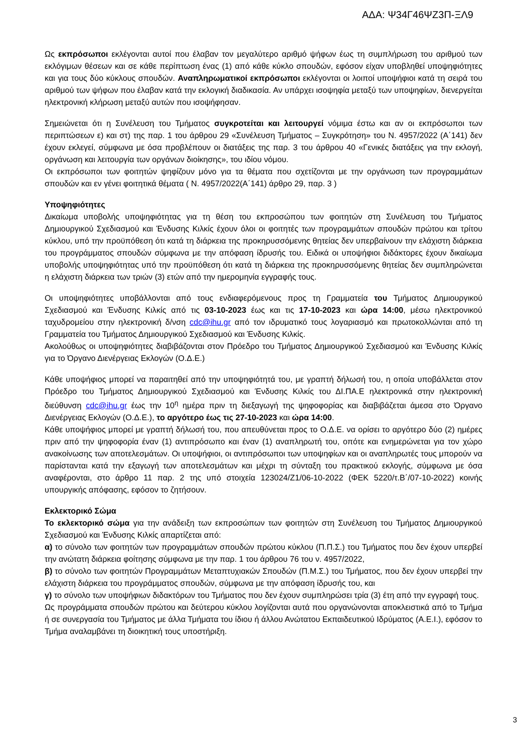ΑΔΑ: Ψ34Γ46ΨΖ3Π-ΞΛ9
Ως εκπρόσωποι εκλέγονται αυτοί που έλαβαν τον μεγαλύτερο αριθμό ψήφων έως τη συμπλήρωση του αριθμού των εκλόγιμων θέσεων και σε κάθε περίπτωση ένας (1) από κάθε κύκλο σπουδών, εφόσον είχαν υποβληθεί υποψηφιότητες και για τους δύο κύκλους σπουδών. Αναπληρωματικοί εκπρόσωποι εκλέγονται οι λοιποί υποψήφιοι κατά τη σειρά του αριθμού των ψήφων που έλαβαν κατά την εκλογική διαδικασία. Αν υπάρχει ισοψηφία μεταξύ των υποψηφίων, διενεργείται ηλεκτρονική κλήρωση μεταξύ αυτών που ισοψήφησαν.
Σημειώνεται ότι η Συνέλευση του Τμήματος συγκροτείται και λειτουργεί νόμιμα έστω και αν οι εκπρόσωποι των περιπτώσεων ε) και στ) της παρ. 1 του άρθρου 29 «Συνέλευση Τμήματος – Συγκρότηση» του Ν. 4957/2022 (Α΄141) δεν έχουν εκλεγεί, σύμφωνα με όσα προβλέπουν οι διατάξεις της παρ. 3 του άρθρου 40 «Γενικές διατάξεις για την εκλογή, οργάνωση και λειτουργία των οργάνων διοίκησης», του ιδίου νόμου.
Οι εκπρόσωποι των φοιτητών ψηφίζουν μόνο για τα θέματα που σχετίζονται με την οργάνωση των προγραμμάτων σπουδών και εν γένει φοιτητικά θέματα ( Ν. 4957/2022(Α΄141) άρθρο 29, παρ. 3 )
Υποψηφιότητες
Δικαίωμα υποβολής υποψηφιότητας για τη θέση του εκπροσώπου των φοιτητών στη Συνέλευση του Τμήματος Δημιουργικού Σχεδιασμού και Ένδυσης Κιλκίς έχουν όλοι οι φοιτητές των προγραμμάτων σπουδών πρώτου και τρίτου κύκλου, υπό την προϋπόθεση ότι κατά τη διάρκεια της προκηρυσσόμενης θητείας δεν υπερβαίνουν την ελάχιστη διάρκεια του προγράμματος σπουδών σύμφωνα με την απόφαση ίδρυσής του. Ειδικά οι υποψήφιοι διδάκτορες έχουν δικαίωμα υποβολής υποψηφιότητας υπό την προϋπόθεση ότι κατά τη διάρκεια της προκηρυσσόμενης θητείας δεν συμπληρώνεται η ελάχιστη διάρκεια των τριών (3) ετών από την ημερομηνία εγγραφής τους.
Οι υποψηφιότητες υποβάλλονται από τους ενδιαφερόμενους προς τη Γραμματεία του Τμήματος Δημιουργικού Σχεδιασμού και Ένδυσης Κιλκίς από τις 03-10-2023 έως και τις 17-10-2023 και ώρα 14:00, μέσω ηλεκτρονικού ταχυδρομείου στην ηλεκτρονική δ/νση cdc@ihu.gr από τον ιδρυματικό τους λογαριασμό και πρωτοκολλώνται από τη Γραμματεία του Τμήματος Δημιουργικού Σχεδιασμού και Ένδυσης Κιλκίς.
Ακολούθως οι υποψηφιότητες διαβιβάζονται στον Πρόεδρο του Τμήματος Δημιουργικού Σχεδιασμού και Ένδυσης Κιλκίς για το Όργανο Διενέργειας Εκλογών (Ο.Δ.Ε.)
Κάθε υποψήφιος μπορεί να παραιτηθεί από την υποψηφιότητά του, με γραπτή δήλωσή του, η οποία υποβάλλεται στον Πρόεδρο του Τμήματος Δημιουργικού Σχεδιασμού και Ένδυσης Κιλκίς του ΔΙ.ΠΑ.Ε ηλεκτρονικά στην ηλεκτρονική διεύθυνση cdc@ihu.gr έως την 10<sup>η</sup> ημέρα πριν τη διεξαγωγή της ψηφοφορίας και διαβιβάζεται άμεσα στο Όργανο Διενέργειας Εκλογών (Ο.Δ.Ε.), το αργότερο έως τις 27-10-2023 και ώρα 14:00.
Κάθε υποψήφιος μπορεί με γραπτή δήλωσή του, που απευθύνεται προς το Ο.Δ.Ε. να ορίσει το αργότερο δύο (2) ημέρες πριν από την ψηφοφορία έναν (1) αντιπρόσωπο και έναν (1) αναπληρωτή του, οπότε και ενημερώνεται για τον χώρο ανακοίνωσης των αποτελεσμάτων. Οι υποψήφιοι, οι αντιπρόσωποι των υποψηφίων και οι αναπληρωτές τους μπορούν να παρίστανται κατά την εξαγωγή των αποτελεσμάτων και μέχρι τη σύνταξη του πρακτικού εκλογής, σύμφωνα με όσα αναφέρονται, στο άρθρο 11 παρ. 2 της υπό στοιχεία 123024/Ζ1/06-10-2022 (ΦΕΚ 5220/τ.Β΄/07-10-2022) κοινής υπουργικής απόφασης, εφόσον το ζητήσουν.
Εκλεκτορικό Σώμα
Το εκλεκτορικό σώμα για την ανάδειξη των εκπροσώπων των φοιτητών στη Συνέλευση του Τμήματος Δημιουργικού Σχεδιασμού και Ένδυσης Κιλκίς απαρτίζεται από:
α) το σύνολο των φοιτητών των προγραμμάτων σπουδών πρώτου κύκλου (Π.Π.Σ.) του Τμήματος που δεν έχουν υπερβεί την ανώτατη διάρκεια φοίτησης σύμφωνα με την παρ. 1 του άρθρου 76 του ν. 4957/2022,
β) το σύνολο των φοιτητών Προγραμμάτων Μεταπτυχιακών Σπουδών (Π.Μ.Σ.) του Τμήματος, που δεν έχουν υπερβεί την ελάχιστη διάρκεια του προγράμματος σπουδών, σύμφωνα με την απόφαση ίδρυσής του, και
γ) το σύνολο των υποψήφιων διδακτόρων του Τμήματος που δεν έχουν συμπληρώσει τρία (3) έτη από την εγγραφή τους.
Ως προγράμματα σπουδών πρώτου και δεύτερου κύκλου λογίζονται αυτά που οργανώνονται αποκλειστικά από το Τμήμα ή σε συνεργασία του Τμήματος με άλλα Τμήματα του ίδιου ή άλλου Ανώτατου Εκπαιδευτικού Ιδρύματος (Α.Ε.Ι.), εφόσον το Τμήμα αναλαμβάνει τη διοικητική τους υποστήριξη.
3